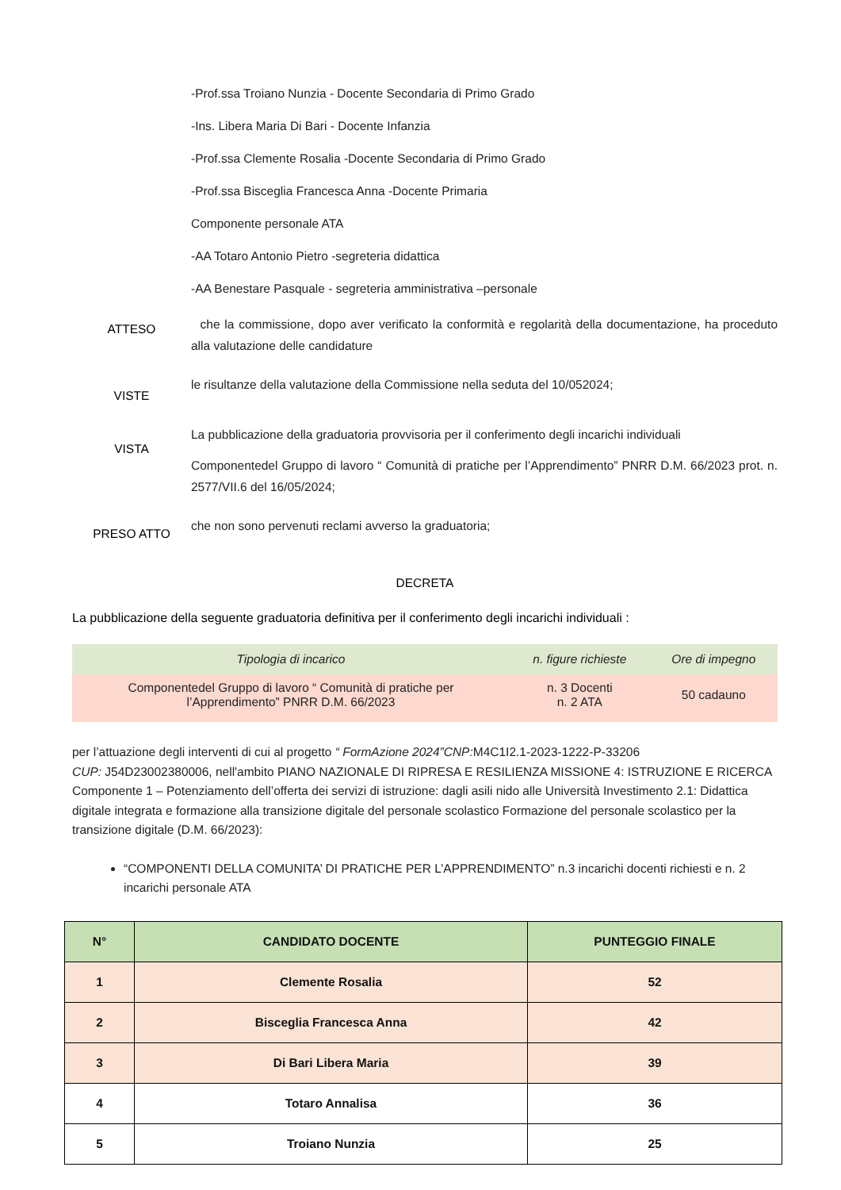-Prof.ssa Troiano Nunzia - Docente Secondaria di Primo Grado
-Ins. Libera Maria Di Bari - Docente Infanzia
-Prof.ssa Clemente Rosalia -Docente Secondaria di Primo Grado
-Prof.ssa Bisceglia Francesca Anna -Docente Primaria
Componente personale ATA
-AA Totaro Antonio Pietro -segreteria didattica
-AA Benestare Pasquale - segreteria amministrativa –personale
ATTESO
che la commissione, dopo aver verificato la conformità e regolarità della documentazione, ha proceduto alla valutazione delle candidature
VISTE
le risultanze della valutazione della Commissione nella seduta del 10/052024;
VISTA
La pubblicazione della graduatoria provvisoria per il conferimento degli incarichi individuali
Componentedel Gruppo di lavoro “ Comunità di pratiche per l’Apprendimento” PNRR D.M. 66/2023 prot. n. 2577/VII.6 del 16/05/2024;
PRESO ATTO
che non sono pervenuti reclami avverso la graduatoria;
DECRETA
La pubblicazione della seguente graduatoria definitiva per il conferimento degli incarichi individuali :
| Tipologia di incarico | n. figure richieste | Ore di impegno |
| --- | --- | --- |
| Componentedel Gruppo di lavoro “ Comunità di pratiche per l’Apprendimento” PNRR D.M. 66/2023 | n. 3 Docenti n. 2 ATA | 50 cadauno |
per l’attuazione degli interventi di cui al progetto “ FormAzione 2024”CNP: M4C1I2.1-2023-1222-P-33206
CUP: J54D23002380006, nell'ambito PIANO NAZIONALE DI RIPRESA E RESILIENZA MISSIONE 4: ISTRUZIONE E RICERCA Componente 1 – Potenziamento dell’offerta dei servizi di istruzione: dagli asili nido alle Università Investimento 2.1: Didattica digitale integrata e formazione alla transizione digitale del personale scolastico Formazione del personale scolastico per la transizione digitale (D.M. 66/2023):
“COMPONENTI DELLA COMUNITA’ DI PRATICHE PER L’APPRENDIMENTO” n.3 incarichi docenti richiesti e n. 2 incarichi personale ATA
| N° | CANDIDATO DOCENTE | PUNTEGGIO FINALE |
| --- | --- | --- |
| 1 | Clemente Rosalia | 52 |
| 2 | Bisceglia Francesca Anna | 42 |
| 3 | Di Bari Libera Maria | 39 |
| 4 | Totaro Annalisa | 36 |
| 5 | Troiano Nunzia | 25 |